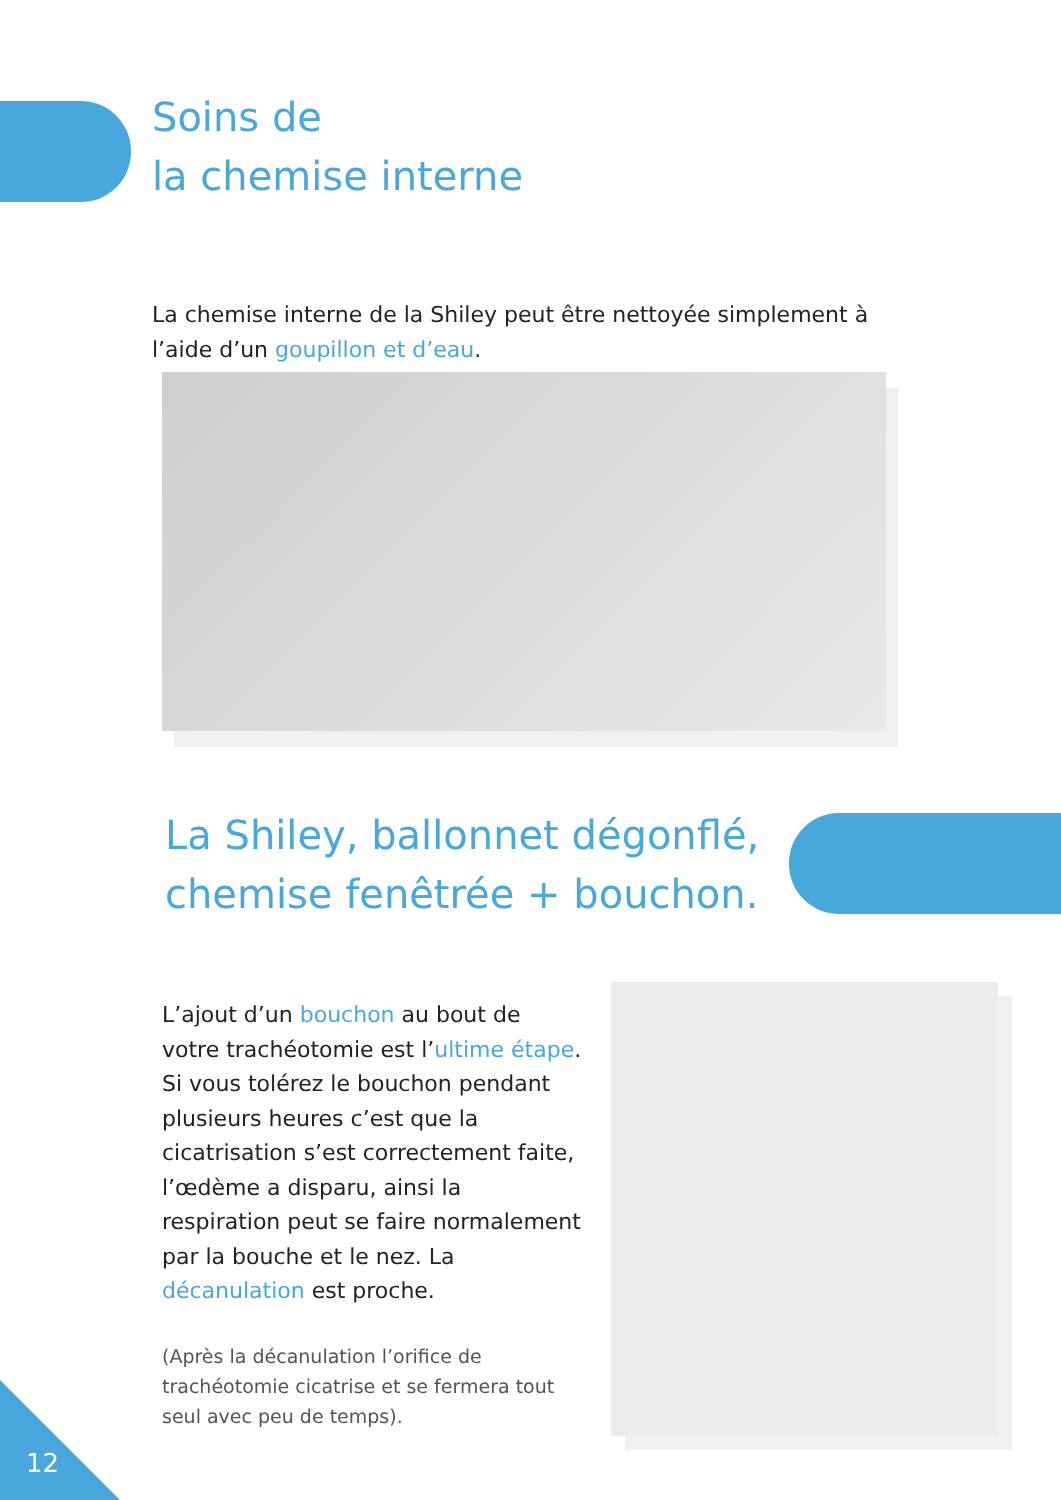Soins de
la chemise interne
La chemise interne de la Shiley peut être nettoyée simplement à l’aide d’un goupillon et d’eau.
La Shiley, ballonnet dégonflé,
chemise fenêtrée + bouchon.
L’ajout d’un bouchon au bout de votre trachéotomie est l’ultime étape. Si vous tolérez le bouchon pendant plusieurs heures c’est que la cicatrisation s’est correctement faite, l’œdème a disparu, ainsi la respiration peut se faire normalement par la bouche et le nez. La décanulation est proche.
(Après la décanulation l’orifice de trachéotomie cicatrise et se fermera tout seul avec peu de temps).
12